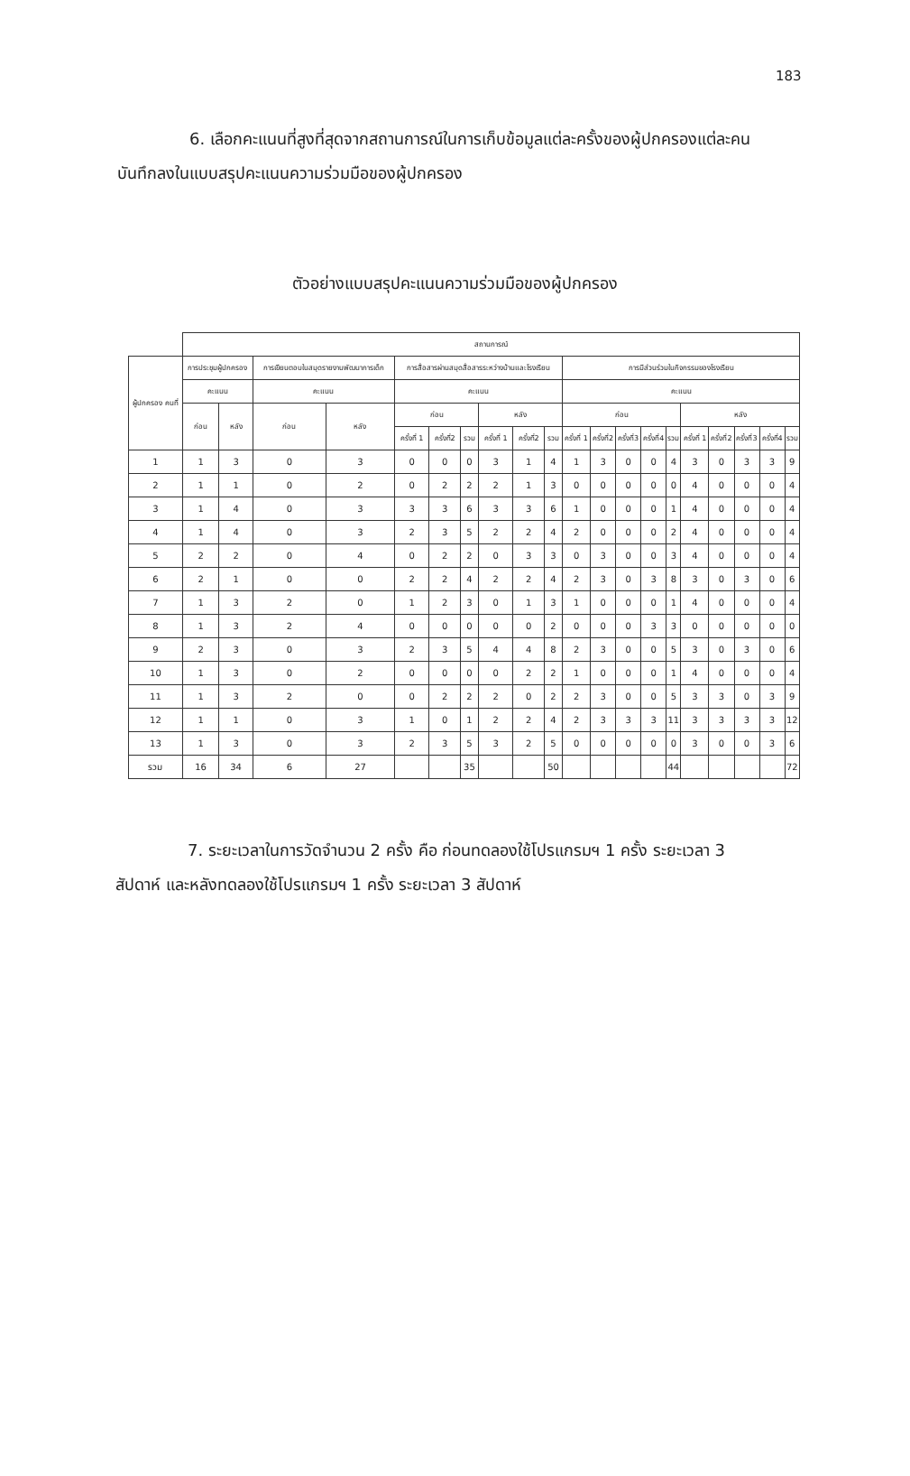183
6. เลือกคะแนนที่สูงที่สุดจากสถานการณ์ในการเก็บข้อมูลแต่ละครั้งของผู้ปกครองแต่ละคน บันทึกลงในแบบสรุปคะแนนความร่วมมือของผู้ปกครอง
ตัวอย่างแบบสรุปคะแนนความร่วมมือของผู้ปกครอง
| | สถานการณ์ | | | | | | | | | | | | | | | | | | | |
| --- | --- | --- | --- | --- | --- | --- | --- | --- | --- | --- | --- | --- | --- | --- | --- | --- | --- | --- | --- | --- |
| ผู้ปกครอง คนที่ | การประชุมผู้ปกครอง | | การเขียนตอบในสมุดรายงานพัฒนาการเด็ก | | การสื่อสารผ่านสมุดสื่อสารระหว่างบ้านและโรงเรียน | | | | | | การมีส่วนร่วมในกิจกรรมของโรงเรียน | | | | | | | | | |
| | คะแนน | | คะแนน | | คะแนน | | | | | | คะแนน | | | | | | | | | |
| | ก่อน | หลัง | ก่อน | หลัง | ก่อน | | | หลัง | | | ก่อน | | | | | หลัง | | | | |
| | | | | | ครั้งที่ 1 | ครั้งที่2 | รวม | ครั้งที่ 1 | ครั้งที่2 | รวม | ครั้งที่ 1 | ครั้งที่2 | ครั้งที่3 | ครั้งที่4 | รวม | ครั้งที่ 1 | ครั้งที่2 | ครั้งที่3 | ครั้งที่4 | รวม |
| 1 | 1 | 3 | 0 | 3 | 0 | 0 | 0 | 3 | 1 | 4 | 1 | 3 | 0 | 0 | 4 | 3 | 0 | 3 | 3 | 9 |
| 2 | 1 | 1 | 0 | 2 | 0 | 2 | 2 | 2 | 1 | 3 | 0 | 0 | 0 | 0 | 0 | 4 | 0 | 0 | 0 | 4 |
| 3 | 1 | 4 | 0 | 3 | 3 | 3 | 6 | 3 | 3 | 6 | 1 | 0 | 0 | 0 | 1 | 4 | 0 | 0 | 0 | 4 |
| 4 | 1 | 4 | 0 | 3 | 2 | 3 | 5 | 2 | 2 | 4 | 2 | 0 | 0 | 0 | 2 | 4 | 0 | 0 | 0 | 4 |
| 5 | 2 | 2 | 0 | 4 | 0 | 2 | 2 | 0 | 3 | 3 | 0 | 3 | 0 | 0 | 3 | 4 | 0 | 0 | 0 | 4 |
| 6 | 2 | 1 | 0 | 0 | 2 | 2 | 4 | 2 | 2 | 4 | 2 | 3 | 0 | 3 | 8 | 3 | 0 | 3 | 0 | 6 |
| 7 | 1 | 3 | 2 | 0 | 1 | 2 | 3 | 0 | 1 | 3 | 1 | 0 | 0 | 0 | 1 | 4 | 0 | 0 | 0 | 4 |
| 8 | 1 | 3 | 2 | 4 | 0 | 0 | 0 | 0 | 0 | 2 | 0 | 0 | 0 | 3 | 3 | 0 | 0 | 0 | 0 | 0 |
| 9 | 2 | 3 | 0 | 3 | 2 | 3 | 5 | 4 | 4 | 8 | 2 | 3 | 0 | 0 | 5 | 3 | 0 | 3 | 0 | 6 |
| 10 | 1 | 3 | 0 | 2 | 0 | 0 | 0 | 0 | 2 | 2 | 1 | 0 | 0 | 0 | 1 | 4 | 0 | 0 | 0 | 4 |
| 11 | 1 | 3 | 2 | 0 | 0 | 2 | 2 | 2 | 0 | 2 | 2 | 3 | 0 | 0 | 5 | 3 | 3 | 0 | 3 | 9 |
| 12 | 1 | 1 | 0 | 3 | 1 | 0 | 1 | 2 | 2 | 4 | 2 | 3 | 3 | 3 | 11 | 3 | 3 | 3 | 3 | 12 |
| 13 | 1 | 3 | 0 | 3 | 2 | 3 | 5 | 3 | 2 | 5 | 0 | 0 | 0 | 0 | 0 | 3 | 0 | 0 | 3 | 6 |
| รวม | 16 | 34 | 6 | 27 | | | 35 | | | 50 | | | | | 44 | | | | | 72 |
7. ระยะเวลาในการวัดจำนวน 2 ครั้ง คือ ก่อนทดลองใช้โปรแกรมฯ 1 ครั้ง ระยะเวลา 3 สัปดาห์ และหลังทดลองใช้โปรแกรมฯ 1 ครั้ง ระยะเวลา 3 สัปดาห์